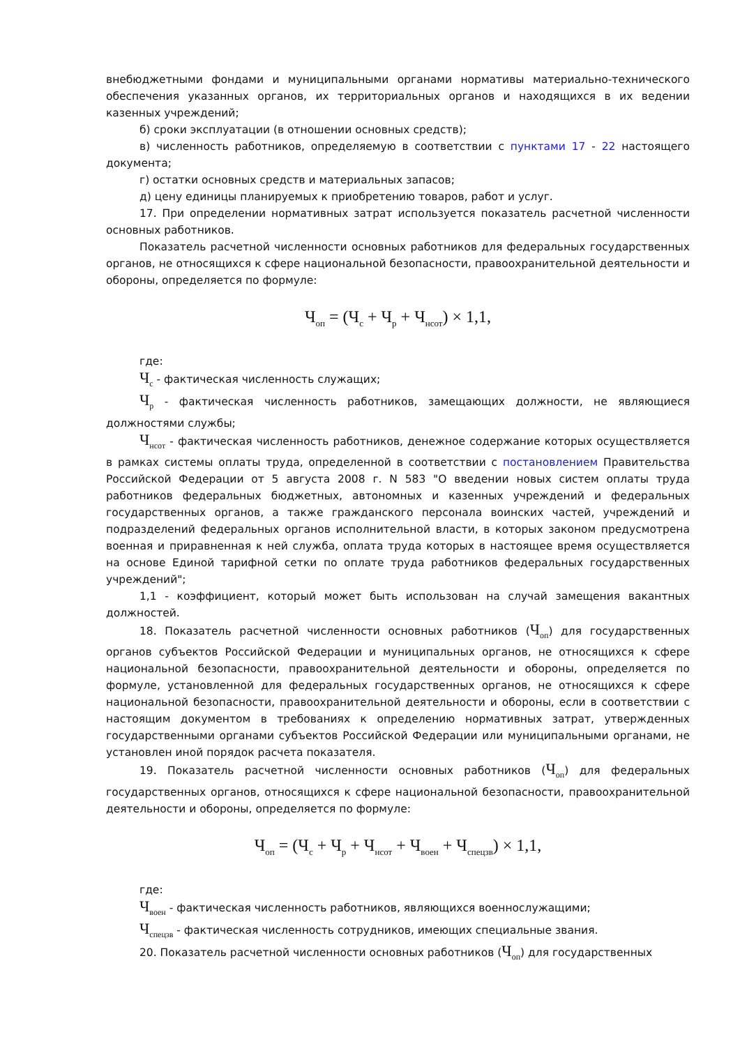внебюджетными фондами и муниципальными органами нормативы материально-технического обеспечения указанных органов, их территориальных органов и находящихся в их ведении казенных учреждений;
б) сроки эксплуатации (в отношении основных средств);
в) численность работников, определяемую в соответствии с пунктами 17 - 22 настоящего документа;
г) остатки основных средств и материальных запасов;
д) цену единицы планируемых к приобретению товаров, работ и услуг.
17. При определении нормативных затрат используется показатель расчетной численности основных работников.
Показатель расчетной численности основных работников для федеральных государственных органов, не относящихся к сфере национальной безопасности, правоохранительной деятельности и обороны, определяется по формуле:
Ч<sub>оп</sub> = (Ч<sub>с</sub> + Ч<sub>р</sub> + Ч<sub>нсот</sub>) × 1,1,
где:
Ч<sub>с</sub> - фактическая численность служащих;
Ч<sub>р</sub> - фактическая численность работников, замещающих должности, не являющиеся должностями службы;
Ч<sub>нсот</sub> - фактическая численность работников, денежное содержание которых осуществляется в рамках системы оплаты труда, определенной в соответствии с постановлением Правительства Российской Федерации от 5 августа 2008 г. N 583 "О введении новых систем оплаты труда работников федеральных бюджетных, автономных и казенных учреждений и федеральных государственных органов, а также гражданского персонала воинских частей, учреждений и подразделений федеральных органов исполнительной власти, в которых законом предусмотрена военная и приравненная к ней служба, оплата труда которых в настоящее время осуществляется на основе Единой тарифной сетки по оплате труда работников федеральных государственных учреждений";
1,1 - коэффициент, который может быть использован на случай замещения вакантных должностей.
18. Показатель расчетной численности основных работников (Ч<sub>оп</sub>) для государственных органов субъектов Российской Федерации и муниципальных органов, не относящихся к сфере национальной безопасности, правоохранительной деятельности и обороны, определяется по формуле, установленной для федеральных государственных органов, не относящихся к сфере национальной безопасности, правоохранительной деятельности и обороны, если в соответствии с настоящим документом в требованиях к определению нормативных затрат, утвержденных государственными органами субъектов Российской Федерации или муниципальными органами, не установлен иной порядок расчета показателя.
19. Показатель расчетной численности основных работников (Ч<sub>оп</sub>) для федеральных государственных органов, относящихся к сфере национальной безопасности, правоохранительной деятельности и обороны, определяется по формуле:
Ч<sub>оп</sub> = (Ч<sub>с</sub> + Ч<sub>р</sub> + Ч<sub>нсот</sub> + Ч<sub>воен</sub> + Ч<sub>спецзв</sub>) × 1,1,
где:
Ч<sub>воен</sub> - фактическая численность работников, являющихся военнослужащими;
Ч<sub>спецзв</sub> - фактическая численность сотрудников, имеющих специальные звания.
20. Показатель расчетной численности основных работников (Ч<sub>оп</sub>) для государственных